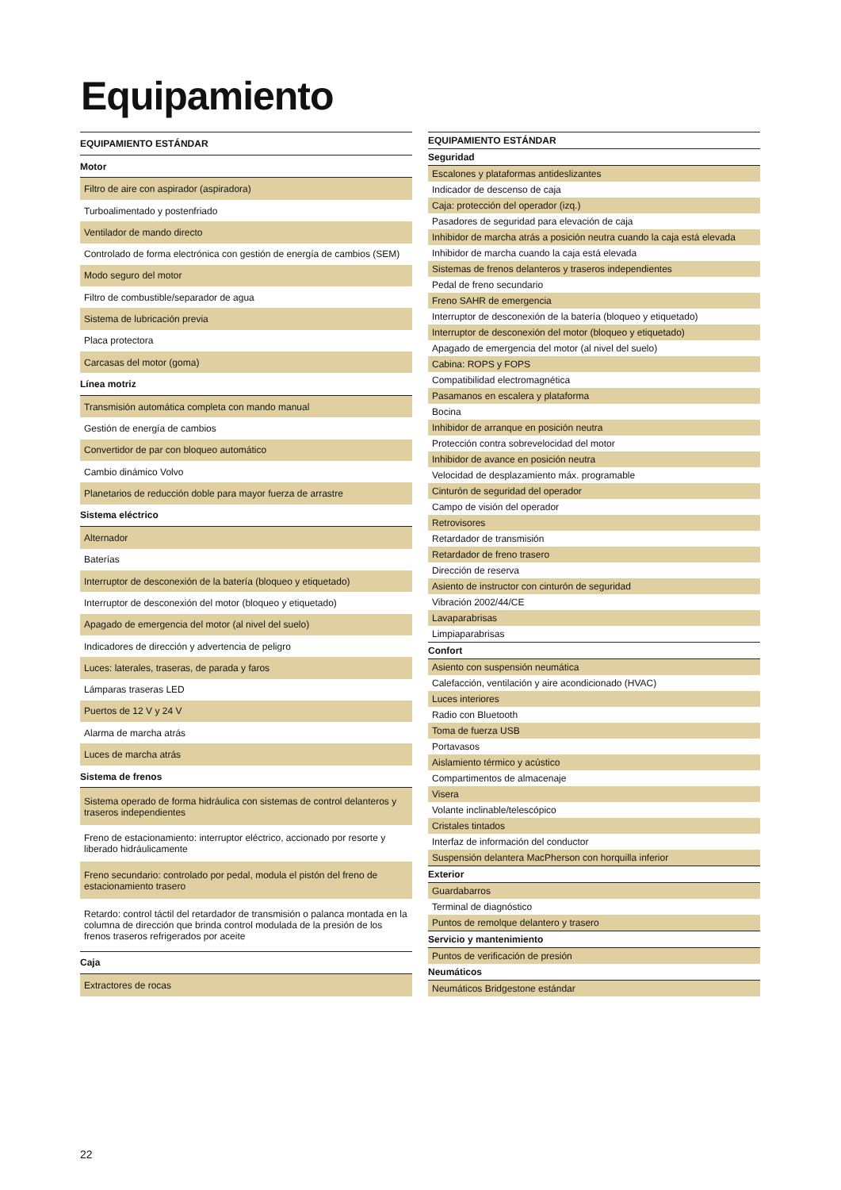Equipamiento
| EQUIPAMIENTO ESTÁNDAR |
| --- |
| Motor |
| Filtro de aire con aspirador (aspiradora) |
| Turboalimentado y postenfriado |
| Ventilador de mando directo |
| Controlado de forma electrónica con gestión de energía de cambios (SEM) |
| Modo seguro del motor |
| Filtro de combustible/separador de agua |
| Sistema de lubricación previa |
| Placa protectora |
| Carcasas del motor (goma) |
| Línea motriz |
| Transmisión automática completa con mando manual |
| Gestión de energía de cambios |
| Convertidor de par con bloqueo automático |
| Cambio dinámico Volvo |
| Planetarios de reducción doble para mayor fuerza de arrastre |
| Sistema eléctrico |
| Alternador |
| Baterías |
| Interruptor de desconexión de la batería (bloqueo y etiquetado) |
| Interruptor de desconexión del motor (bloqueo y etiquetado) |
| Apagado de emergencia del motor (al nivel del suelo) |
| Indicadores de dirección y advertencia de peligro |
| Luces: laterales, traseras, de parada y faros |
| Lámparas traseras LED |
| Puertos de 12 V y 24 V |
| Alarma de marcha atrás |
| Luces de marcha atrás |
| Sistema de frenos |
| Sistema operado de forma hidráulica con sistemas de control delanteros y traseros independientes |
| Freno de estacionamiento: interruptor eléctrico, accionado por resorte y liberado hidráulicamente |
| Freno secundario: controlado por pedal, modula el pistón del freno de estacionamiento trasero |
| Retardo: control táctil del retardador de transmisión o palanca montada en la columna de dirección que brinda control modulada de la presión de los frenos traseros refrigerados por aceite |
| Caja |
| Extractores de rocas |
| EQUIPAMIENTO ESTÁNDAR |
| --- |
| Seguridad |
| Escalones y plataformas antideslizantes |
| Indicador de descenso de caja |
| Caja: protección del operador (izq.) |
| Pasadores de seguridad para elevación de caja |
| Inhibidor de marcha atrás a posición neutra cuando la caja está elevada |
| Inhibidor de marcha cuando la caja está elevada |
| Sistemas de frenos delanteros y traseros independientes |
| Pedal de freno secundario |
| Freno SAHR de emergencia |
| Interruptor de desconexión de la batería (bloqueo y etiquetado) |
| Interruptor de desconexión del motor (bloqueo y etiquetado) |
| Apagado de emergencia del motor (al nivel del suelo) |
| Cabina: ROPS y FOPS |
| Compatibilidad electromagnética |
| Pasamanos en escalera y plataforma |
| Bocina |
| Inhibidor de arranque en posición neutra |
| Protección contra sobrevelocidad del motor |
| Inhibidor de avance en posición neutra |
| Velocidad de desplazamiento máx. programable |
| Cinturón de seguridad del operador |
| Campo de visión del operador |
| Retrovisores |
| Retardador de transmisión |
| Retardador de freno trasero |
| Dirección de reserva |
| Asiento de instructor con cinturón de seguridad |
| Vibración 2002/44/CE |
| Lavaparabrisas |
| Limpiaparabrisas |
| Confort |
| Asiento con suspensión neumática |
| Calefacción, ventilación y aire acondicionado (HVAC) |
| Luces interiores |
| Radio con Bluetooth |
| Toma de fuerza USB |
| Portavasos |
| Aislamiento térmico y acústico |
| Compartimentos de almacenaje |
| Visera |
| Volante inclinable/telescópico |
| Cristales tintados |
| Interfaz de información del conductor |
| Suspensión delantera MacPherson con horquilla inferior |
| Exterior |
| Guardabarros |
| Terminal de diagnóstico |
| Puntos de remolque delantero y trasero |
| Servicio y mantenimiento |
| Puntos de verificación de presión |
| Neumáticos |
| Neumáticos Bridgestone estándar |
22